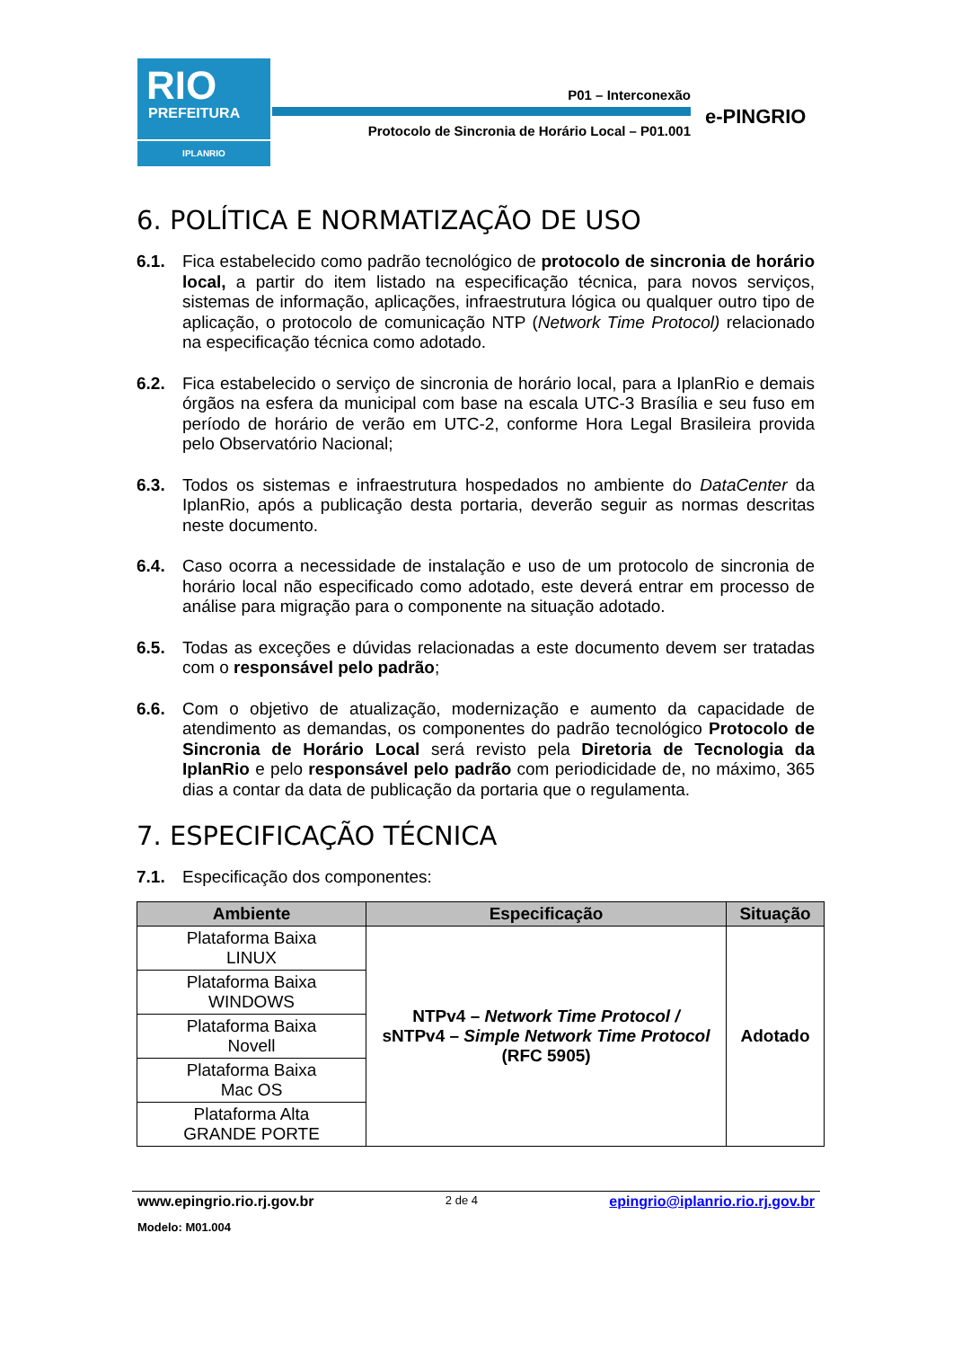RIO
PREFEITURA
IPLANRIO
P01 – Interconexão
Protocolo de Sincronia de Horário Local – P01.001
e-PINGRIO
6. POLÍTICA E NORMATIZAÇÃO DE USO
6.1. Fica estabelecido como padrão tecnológico de protocolo de sincronia de horário local, a partir do item listado na especificação técnica, para novos serviços, sistemas de informação, aplicações, infraestrutura lógica ou qualquer outro tipo de aplicação, o protocolo de comunicação NTP (Network Time Protocol) relacionado na especificação técnica como adotado.
6.2. Fica estabelecido o serviço de sincronia de horário local, para a IplanRio e demais órgãos na esfera da municipal com base na escala UTC-3 Brasília e seu fuso em período de horário de verão em UTC-2, conforme Hora Legal Brasileira provida pelo Observatório Nacional;
6.3. Todos os sistemas e infraestrutura hospedados no ambiente do DataCenter da IplanRio, após a publicação desta portaria, deverão seguir as normas descritas neste documento.
6.4. Caso ocorra a necessidade de instalação e uso de um protocolo de sincronia de horário local não especificado como adotado, este deverá entrar em processo de análise para migração para o componente na situação adotado.
6.5. Todas as exceções e dúvidas relacionadas a este documento devem ser tratadas com o responsável pelo padrão;
6.6. Com o objetivo de atualização, modernização e aumento da capacidade de atendimento as demandas, os componentes do padrão tecnológico Protocolo de Sincronia de Horário Local será revisto pela Diretoria de Tecnologia da IplanRio e pelo responsável pelo padrão com periodicidade de, no máximo, 365 dias a contar da data de publicação da portaria que o regulamenta.
7. ESPECIFICAÇÃO TÉCNICA
7.1. Especificação dos componentes:
| Ambiente | Especificação | Situação |
| --- | --- | --- |
| Plataforma Baixa LINUX | NTPv4 – Network Time Protocol / sNTPv4 – Simple Network Time Protocol (RFC 5905) | Adotado |
| Plataforma Baixa WINDOWS | | |
| Plataforma Baixa Novell | | |
| Plataforma Baixa Mac OS | | |
| Plataforma Alta GRANDE PORTE | | |
www.epingrio.rio.rj.gov.br 2 de 4 epingrio@iplanrio.rio.rj.gov.br
Modelo: M01.004